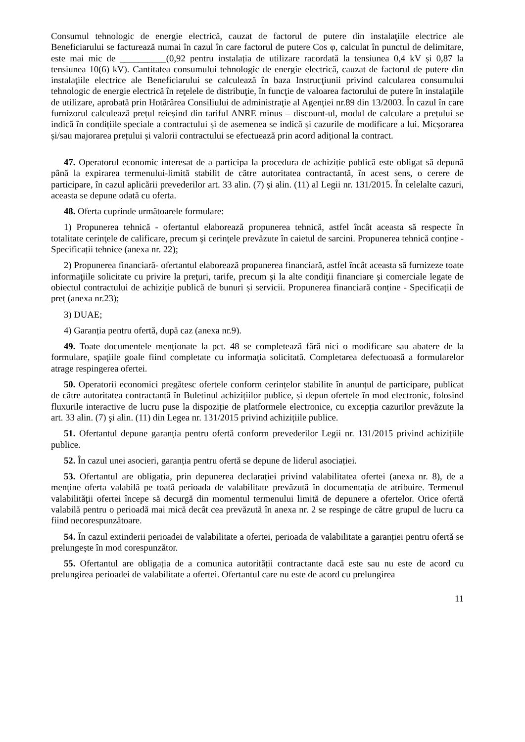Consumul tehnologic de energie electrică, cauzat de factorul de putere din instalaţiile electrice ale Beneficiarului se facturează numai în cazul în care factorul de putere Cos φ, calculat în punctul de delimitare, este mai mic de __________(0,92 pentru instalația de utilizare racordată la tensiunea 0,4 kV și 0,87 la tensiunea 10(6) kV). Cantitatea consumului tehnologic de energie electrică, cauzat de factorul de putere din instalaţiile electrice ale Beneficiarului se calculează în baza Instrucţiunii privind calcularea consumului tehnologic de energie electrică în reţelele de distribuţie, în funcţie de valoarea factorului de putere în instalaţiile de utilizare, aprobată prin Hotărârea Consiliului de administraţie al Agenţiei nr.89 din 13/2003. În cazul în care furnizorul calculează prețul reieșind din tariful ANRE minus – discount-ul, modul de calculare a prețului se indică în condițiile speciale a contractului și de asemenea se indică și cazurile de modificare a lui. Micșorarea și/sau majorarea prețului și valorii contractului se efectuează prin acord adițional la contract.
47. Operatorul economic interesat de a participa la procedura de achiziție publică este obligat să depună până la expirarea termenului-limită stabilit de către autoritatea contractantă, în acest sens, o cerere de participare, în cazul aplicării prevederilor art. 33 alin. (7) și alin. (11) al Legii nr. 131/2015. În celelalte cazuri, aceasta se depune odată cu oferta.
48. Oferta cuprinde următoarele formulare:
1) Propunerea tehnică - ofertantul elaborează propunerea tehnică, astfel încât aceasta să respecte în totalitate cerinţele de calificare, precum şi cerinţele prevăzute în caietul de sarcini. Propunerea tehnică conține -Specificații tehnice (anexa nr. 22);
2) Propunerea financiară- ofertantul elaborează propunerea financiară, astfel încât aceasta să furnizeze toate informaţiile solicitate cu privire la preţuri, tarife, precum şi la alte condiţii financiare şi comerciale legate de obiectul contractului de achiziţie publică de bunuri și servicii. Propunerea financiară conține - Specificații de preț (anexa nr.23);
3) DUAE;
4) Garanția pentru ofertă, după caz (anexa nr.9).
49. Toate documentele menţionate la pct. 48 se completează fără nici o modificare sau abatere de la formulare, spaţiile goale fiind completate cu informaţia solicitată. Completarea defectuoasă a formularelor atrage respingerea ofertei.
50. Operatorii economici pregătesc ofertele conform cerințelor stabilite în anunțul de participare, publicat de către autoritatea contractantă în Buletinul achizițiilor publice, și depun ofertele în mod electronic, folosind fluxurile interactive de lucru puse la dispoziție de platformele electronice, cu excepția cazurilor prevăzute la art. 33 alin. (7) şi alin. (11) din Legea nr. 131/2015 privind achizițiile publice.
51. Ofertantul depune garanția pentru ofertă conform prevederilor Legii nr. 131/2015 privind achizițiile publice.
52. În cazul unei asocieri, garanția pentru ofertă se depune de liderul asociației.
53. Ofertantul are obligația, prin depunerea declarației privind valabilitatea ofertei (anexa nr. 8), de a menține oferta valabilă pe toată perioada de valabilitate prevăzută în documentația de atribuire. Termenul valabilităţii ofertei începe să decurgă din momentul termenului limită de depunere a ofertelor. Orice ofertă valabilă pentru o perioadă mai mică decât cea prevăzută în anexa nr. 2 se respinge de către grupul de lucru ca fiind necorespunzătoare.
54. În cazul extinderii perioadei de valabilitate a ofertei, perioada de valabilitate a garanției pentru ofertă se prelungește în mod corespunzător.
55. Ofertantul are obligația de a comunica autorității contractante dacă este sau nu este de acord cu prelungirea perioadei de valabilitate a ofertei. Ofertantul care nu este de acord cu prelungirea
11